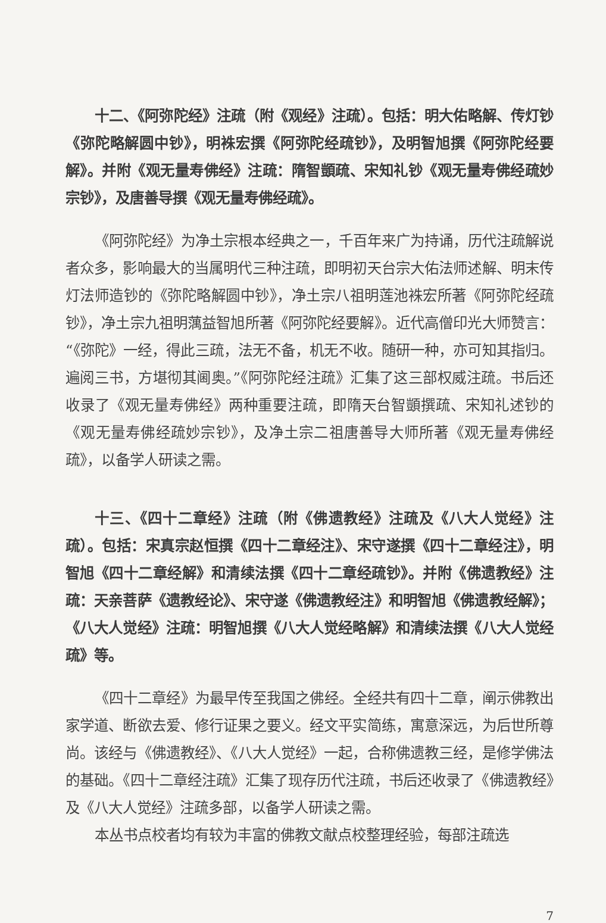十二、《阿弥陀经》注疏（附《观经》注疏）。包括：明大佑略解、传灯钞《弥陀略解圆中钞》，明袾宏撰《阿弥陀经疏钞》，及明智旭撰《阿弥陀经要解》。并附《观无量寿佛经》注疏：隋智顗疏、宋知礼钞《观无量寿佛经疏妙宗钞》，及唐善导撰《观无量寿佛经疏》。
《阿弥陀经》为净土宗根本经典之一，千百年来广为持诵，历代注疏解说者众多，影响最大的当属明代三种注疏，即明初天台宗大佑法师述解、明末传灯法师造钞的《弥陀略解圆中钞》，净土宗八祖明莲池袾宏所著《阿弥陀经疏钞》，净土宗九祖明蕅益智旭所著《阿弥陀经要解》。近代高僧印光大师赞言：“《弥陀》一经，得此三疏，法无不备，机无不收。随研一种，亦可知其指归。遍阅三书，方堪彻其阃奥。”《阿弥陀经注疏》汇集了这三部权威注疏。书后还收录了《观无量寿佛经》两种重要注疏，即隋天台智顗撰疏、宋知礼述钞的《观无量寿佛经疏妙宗钞》，及净土宗二祖唐善导大师所著《观无量寿佛经疏》，以备学人研读之需。
十三、《四十二章经》注疏（附《佛遗教经》注疏及《八大人觉经》注疏）。包括：宋真宗赵恒撰《四十二章经注》、宋守遂撰《四十二章经注》，明智旭《四十二章经解》和清续法撰《四十二章经疏钞》。并附《佛遗教经》注疏：天亲菩萨《遗教经论》、宋守遂《佛遗教经注》和明智旭《佛遗教经解》；《八大人觉经》注疏：明智旭撰《八大人觉经略解》和清续法撰《八大人觉经疏》等。
《四十二章经》为最早传至我国之佛经。全经共有四十二章，阐示佛教出家学道、断欲去爱、修行证果之要义。经文平实简练，寓意深远，为后世所尊尚。该经与《佛遗教经》、《八大人觉经》一起，合称佛遗教三经，是修学佛法的基础。《四十二章经注疏》汇集了现存历代注疏，书后还收录了《佛遗教经》及《八大人觉经》注疏多部，以备学人研读之需。
本丛书点校者均有较为丰富的佛教文献点校整理经验，每部注疏选
7